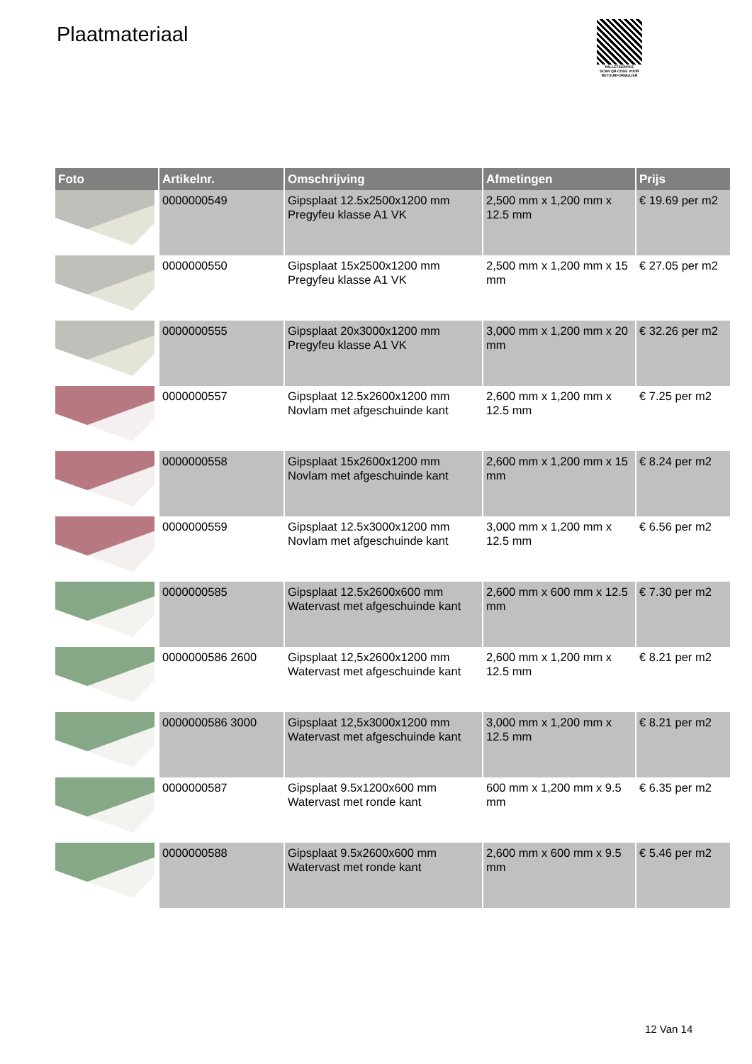Plaatmateriaal
PALLETSERVICE
SCAN QR-CODE VOOR RETOURFORMULIER
| Foto | Artikelnr. | Omschrijving | Afmetingen | Prijs |
| --- | --- | --- | --- | --- |
| | 0000000549 | Gipsplaat 12.5x2500x1200 mm Pregyfeu klasse A1 VK | 2,500 mm x 1,200 mm x 12.5 mm | € 19.69 per m2 |
| | 0000000550 | Gipsplaat 15x2500x1200 mm Pregyfeu klasse A1 VK | 2,500 mm x 1,200 mm x 15 mm | € 27.05 per m2 |
| | 0000000555 | Gipsplaat 20x3000x1200 mm Pregyfeu klasse A1 VK | 3,000 mm x 1,200 mm x 20 mm | € 32.26 per m2 |
| | 0000000557 | Gipsplaat 12.5x2600x1200 mm Novlam met afgeschuinde kant | 2,600 mm x 1,200 mm x 12.5 mm | € 7.25 per m2 |
| | 0000000558 | Gipsplaat 15x2600x1200 mm Novlam met afgeschuinde kant | 2,600 mm x 1,200 mm x 15 mm | € 8.24 per m2 |
| | 0000000559 | Gipsplaat 12.5x3000x1200 mm Novlam met afgeschuinde kant | 3,000 mm x 1,200 mm x 12.5 mm | € 6.56 per m2 |
| | 0000000585 | Gipsplaat 12.5x2600x600 mm Watervast met afgeschuinde kant | 2,600 mm x 600 mm x 12.5 mm | € 7.30 per m2 |
| | 0000000586 2600 | Gipsplaat 12,5x2600x1200 mm Watervast met afgeschuinde kant | 2,600 mm x 1,200 mm x 12.5 mm | € 8.21 per m2 |
| | 0000000586 3000 | Gipsplaat 12,5x3000x1200 mm Watervast met afgeschuinde kant | 3,000 mm x 1,200 mm x 12.5 mm | € 8.21 per m2 |
| | 0000000587 | Gipsplaat 9.5x1200x600 mm Watervast met ronde kant | 600 mm x 1,200 mm x 9.5 mm | € 6.35 per m2 |
| | 0000000588 | Gipsplaat 9.5x2600x600 mm Watervast met ronde kant | 2,600 mm x 600 mm x 9.5 mm | € 5.46 per m2 |
12 Van 14